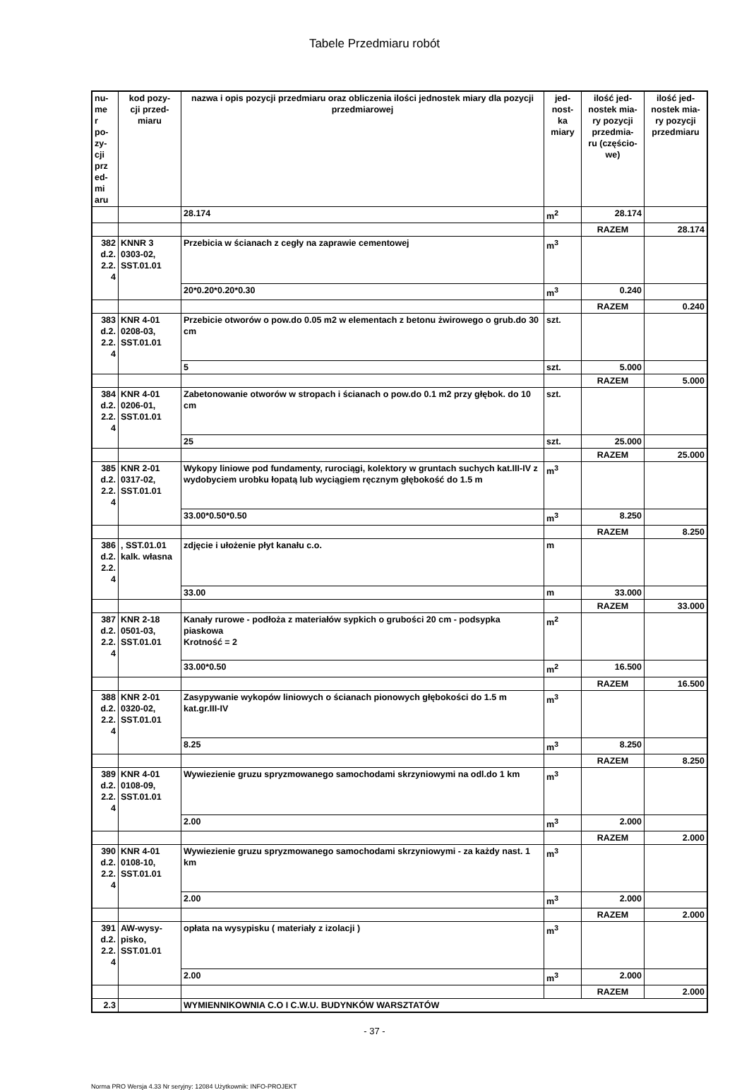Tabele Przedmiaru robót
| nu- me r po- zy- cji prz ed- mi aru | kod pozy- cji przed- miaru | nazwa i opis pozycji przedmiaru oraz obliczenia ilości jednostek miary dla pozycji przedmiarowej | jed- nost- ka miary | ilość jed- nostek mia- ry pozycji przedmia- ru (częścio- we) | ilość jed- nostek mia- ry pozycji przedmiaru |
| --- | --- | --- | --- | --- | --- |
| | | 28.174 | m<sup>2</sup> | 28.174 | |
| | | | | RAZEM | 28.174 |
| 382 d.2. 2.2. 4 | KNNR 3 0303-02, SST.01.01 | Przebicia w ścianach z cegły na zaprawie cementowej | m<sup>3</sup> | | |
| | | 20*0.20*0.20*0.30 | m<sup>3</sup> | 0.240 | |
| | | | | RAZEM | 0.240 |
| 383 d.2. 2.2. 4 | KNR 4-01 0208-03, SST.01.01 | Przebicie otworów o pow.do 0.05 m2 w elementach z betonu żwirowego o grub.do 30 cm | szt. | | |
| | | 5 | szt. | 5.000 | |
| | | | | RAZEM | 5.000 |
| 384 d.2. 2.2. 4 | KNR 4-01 0206-01, SST.01.01 | Zabetonowanie otworów w stropach i ścianach o pow.do 0.1 m2 przy głębok. do 10 cm | szt. | | |
| | | 25 | szt. | 25.000 | |
| | | | | RAZEM | 25.000 |
| 385 d.2. 2.2. 4 | KNR 2-01 0317-02, SST.01.01 | Wykopy liniowe pod fundamenty, rurociągi, kolektory w gruntach suchych kat.III-IV z wydobyciem urobku łopatą lub wyciągiem ręcznym głębokość do 1.5 m | m<sup>3</sup> | | |
| | | 33.00*0.50*0.50 | m<sup>3</sup> | 8.250 | |
| | | | | RAZEM | 8.250 |
| 386 d.2. 2.2. 4 | , SST.01.01 kalk. własna | zdjęcie i ułożenie płyt kanału c.o. | m | | |
| | | 33.00 | m | 33.000 | |
| | | | | RAZEM | 33.000 |
| 387 d.2. 2.2. 4 | KNR 2-18 0501-03, SST.01.01 | Kanały rurowe - podłoża z materiałów sypkich o grubości 20 cm - podsypka piaskowa Krotność = 2 | m<sup>2</sup> | | |
| | | 33.00*0.50 | m<sup>2</sup> | 16.500 | |
| | | | | RAZEM | 16.500 |
| 388 d.2. 2.2. 4 | KNR 2-01 0320-02, SST.01.01 | Zasypywanie wykopów liniowych o ścianach pionowych głębokości do 1.5 m kat.gr.III-IV | m<sup>3</sup> | | |
| | | 8.25 | m<sup>3</sup> | 8.250 | |
| | | | | RAZEM | 8.250 |
| 389 d.2. 2.2. 4 | KNR 4-01 0108-09, SST.01.01 | Wywiezienie gruzu spryzmowanego samochodami skrzyniowymi na odl.do 1 km | m<sup>3</sup> | | |
| | | 2.00 | m<sup>3</sup> | 2.000 | |
| | | | | RAZEM | 2.000 |
| 390 d.2. 2.2. 4 | KNR 4-01 0108-10, SST.01.01 | Wywiezienie gruzu spryzmowanego samochodami skrzyniowymi - za każdy nast. 1 km | m<sup>3</sup> | | |
| | | 2.00 | m<sup>3</sup> | 2.000 | |
| | | | | RAZEM | 2.000 |
| 391 d.2. 2.2. 4 | AW-wysy- pisko, SST.01.01 | opłata na wysypisku ( materiały z izolacji ) | m<sup>3</sup> | | |
| | | 2.00 | m<sup>3</sup> | 2.000 | |
| | | | | RAZEM | 2.000 |
| 2.3 | | WYMIENNIKOWNIA C.O I C.W.U. BUDYNKÓW WARSZTATÓW | | | |
- 37 -
Norma PRO Wersja 4.33 Nr seryjny: 12084 Użytkownik: INFO-PROJEKT